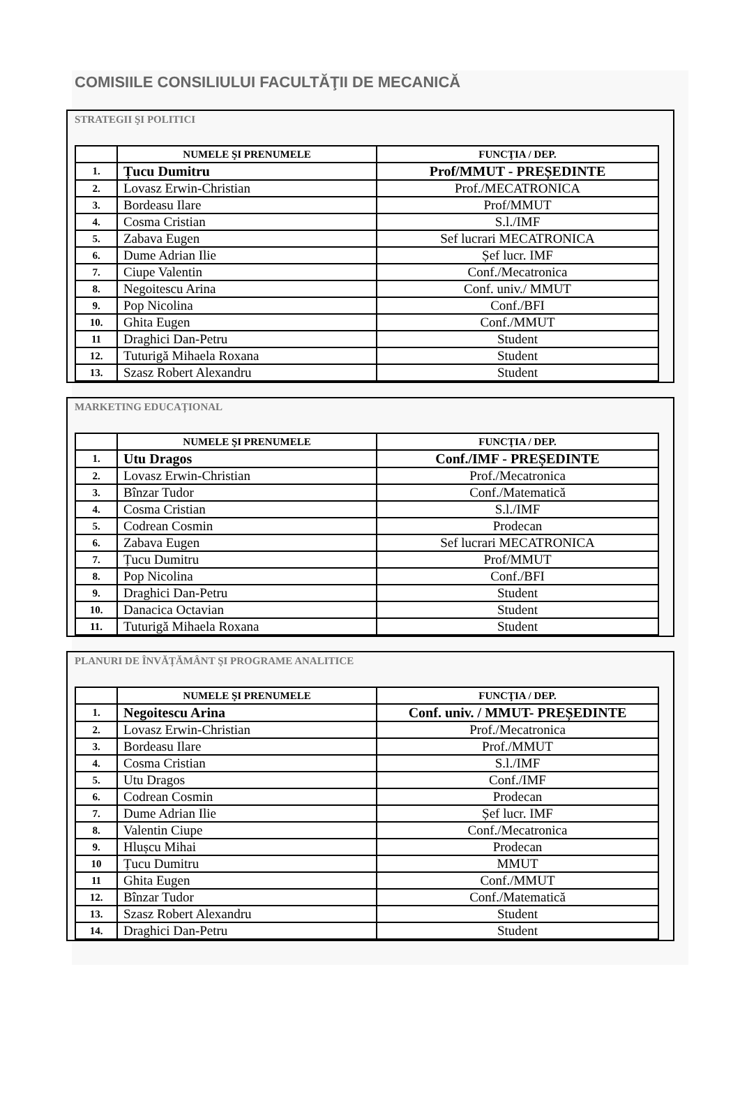COMISIILE CONSILIULUI FACULTĂŢII DE MECANICĂ
STRATEGII ŞI POLITICI
| | NUMELE ŞI PRENUMELE | FUNCŢIA / DEP. |
| --- | --- | --- |
| 1. | Țucu Dumitru | Prof/MMUT - PREȘEDINTE |
| 2. | Lovasz Erwin-Christian | Prof./MECATRONICA |
| 3. | Bordeasu Ilare | Prof/MMUT |
| 4. | Cosma Cristian | S.l./IMF |
| 5. | Zabava Eugen | Sef lucrari MECATRONICA |
| 6. | Dume Adrian Ilie | Șef lucr. IMF |
| 7. | Ciupe Valentin | Conf./Mecatronica |
| 8. | Negoitescu Arina | Conf. univ./ MMUT |
| 9. | Pop Nicolina | Conf./BFI |
| 10. | Ghita Eugen | Conf./MMUT |
| 11 | Draghici Dan-Petru | Student |
| 12. | Tuturigă Mihaela Roxana | Student |
| 13. | Szasz Robert Alexandru | Student |
MARKETING EDUCAȚIONAL
| | NUMELE ŞI PRENUMELE | FUNCŢIA / DEP. |
| --- | --- | --- |
| 1. | Utu Dragos | Conf./IMF - PREȘEDINTE |
| 2. | Lovasz Erwin-Christian | Prof./Mecatronica |
| 3. | Bînzar Tudor | Conf./Matematică |
| 4. | Cosma Cristian | S.l./IMF |
| 5. | Codrean Cosmin | Prodecan |
| 6. | Zabava Eugen | Sef lucrari MECATRONICA |
| 7. | Țucu Dumitru | Prof/MMUT |
| 8. | Pop Nicolina | Conf./BFI |
| 9. | Draghici Dan-Petru | Student |
| 10. | Danacica Octavian | Student |
| 11. | Tuturigă Mihaela Roxana | Student |
PLANURI DE ÎNVĂȚĂMÂNT ŞI PROGRAME ANALITICE
| | NUMELE ŞI PRENUMELE | FUNCŢIA / DEP. |
| --- | --- | --- |
| 1. | Negoitescu Arina | Conf. univ. / MMUT- PREȘEDINTE |
| 2. | Lovasz Erwin-Christian | Prof./Mecatronica |
| 3. | Bordeasu Ilare | Prof./MMUT |
| 4. | Cosma Cristian | S.l./IMF |
| 5. | Utu Dragos | Conf./IMF |
| 6. | Codrean Cosmin | Prodecan |
| 7. | Dume Adrian Ilie | Șef lucr. IMF |
| 8. | Valentin Ciupe | Conf./Mecatronica |
| 9. | Hlușcu Mihai | Prodecan |
| 10 | Țucu Dumitru | MMUT |
| 11 | Ghita Eugen | Conf./MMUT |
| 12. | Bînzar Tudor | Conf./Matematică |
| 13. | Szasz Robert Alexandru | Student |
| 14. | Draghici Dan-Petru | Student |